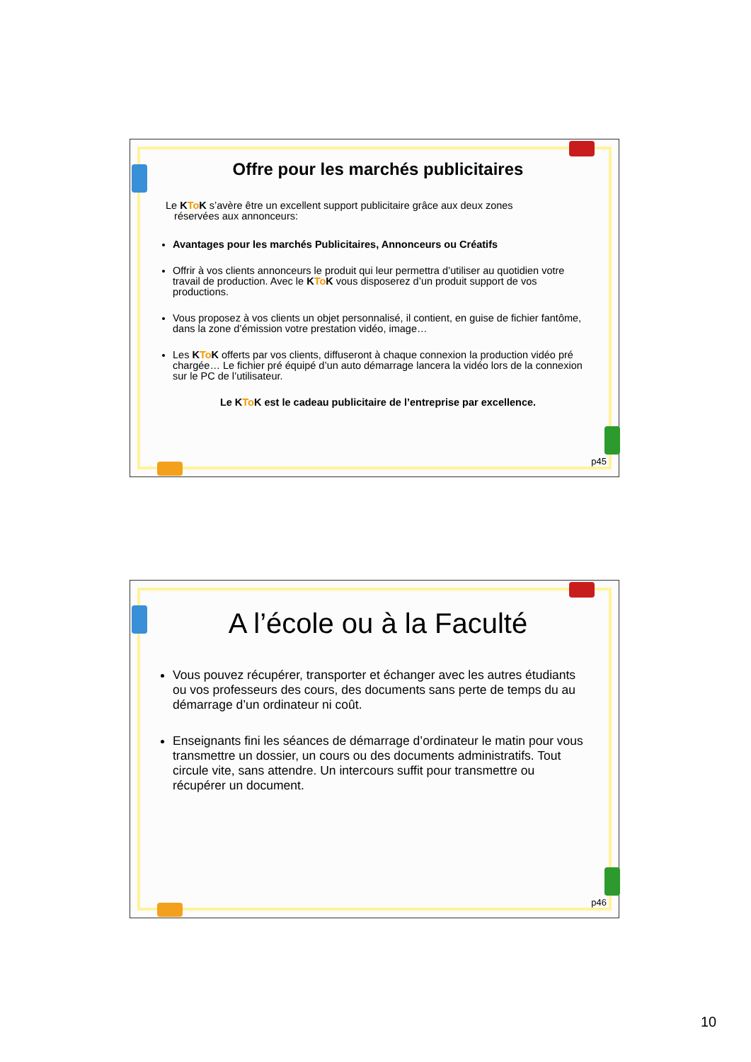Offre pour les marchés publicitaires
Le KTo K s’avère être un excellent support publicitaire grâce aux deux zones
réservées aux annonceurs:
Avantages pour les marchés Publicitaires, Annonceurs ou Créatifs
Offrir à vos clients annonceurs le produit qui leur permettra d’utiliser au quotidien votre travail de production. Avec le KTo K vous disposerez d’un produit support de vos productions.
Vous proposez à vos clients un objet personnalisé, il contient, en guise de fichier fantôme, dans la zone d’émission votre prestation vidéo, image…
Les KTo K offerts par vos clients, diffuseront à chaque connexion la production vidéo pré chargée… Le fichier pré équipé d’un auto démarrage lancera la vidéo lors de la connexion sur le PC de l’utilisateur.
Le KTo K est le cadeau publicitaire de l’entreprise par excellence.
p45
A l’école ou à la Faculté
Vous pouvez récupérer, transporter et échanger avec les autres étudiants ou vos professeurs des cours, des documents sans perte de temps du au démarrage d’un ordinateur ni coût.
Enseignants fini les séances de démarrage d’ordinateur le matin pour vous transmettre un dossier, un cours ou des documents administratifs. Tout circule vite, sans attendre. Un intercours suffit pour transmettre ou récupérer un document.
p46
10